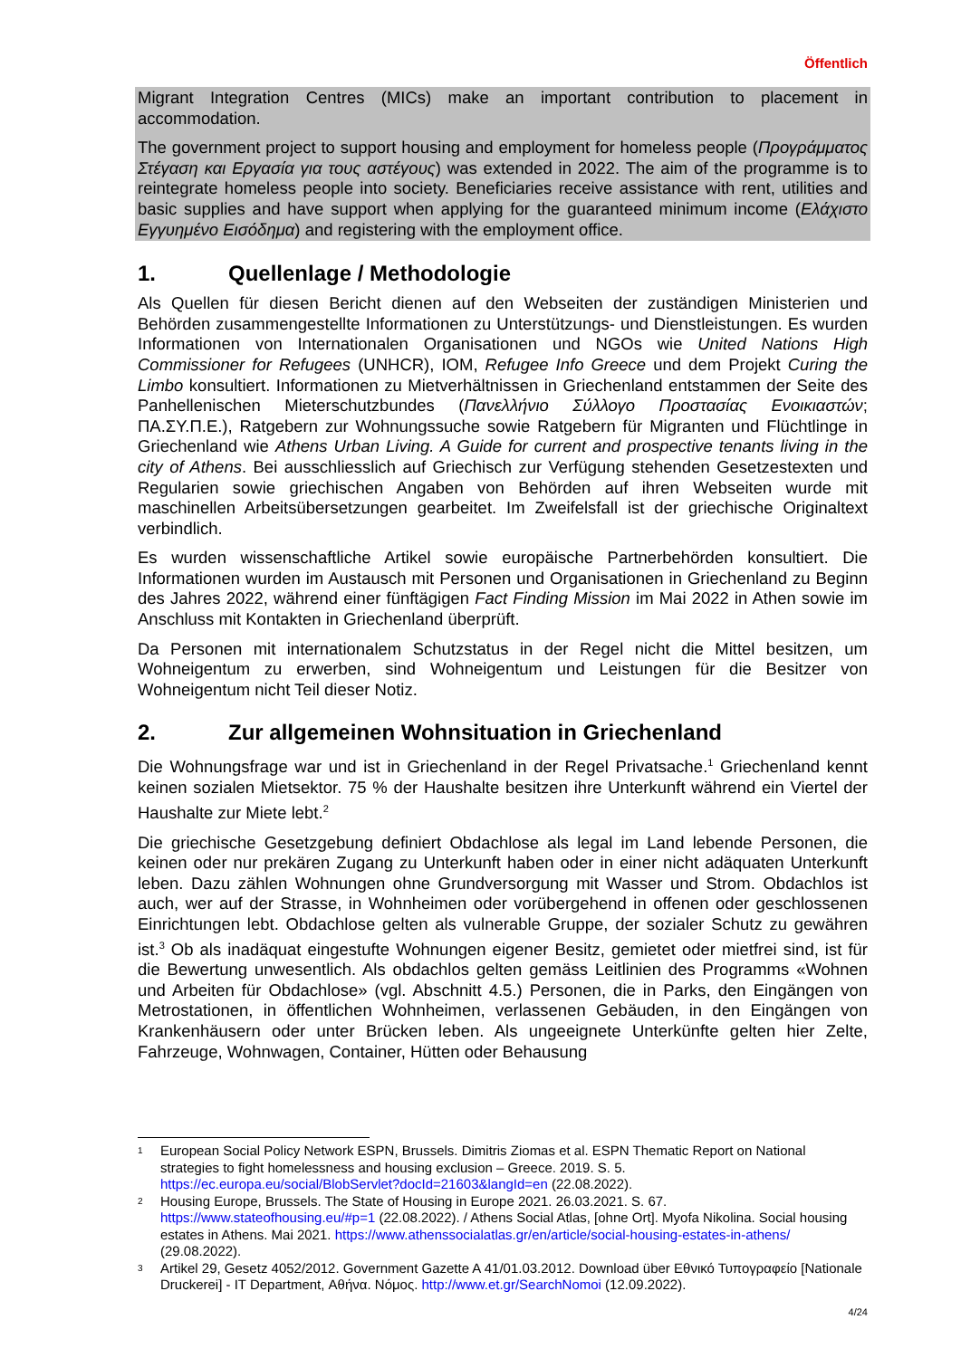Öffentlich
Migrant Integration Centres (MICs) make an important contribution to placement in accommodation.
The government project to support housing and employment for homeless people (Προγράμματος Στέγαση και Εργασία για τους αστέγους) was extended in 2022. The aim of the programme is to reintegrate homeless people into society. Beneficiaries receive assistance with rent, utilities and basic supplies and have support when applying for the guaranteed minimum income (Ελάχιστο Εγγυημένο Εισόδημα) and registering with the employment office.
1. Quellenlage / Methodologie
Als Quellen für diesen Bericht dienen auf den Webseiten der zuständigen Ministerien und Behörden zusammengestellte Informationen zu Unterstützungs- und Dienstleistungen. Es wurden Informationen von Internationalen Organisationen und NGOs wie United Nations High Commissioner for Refugees (UNHCR), IOM, Refugee Info Greece und dem Projekt Curing the Limbo konsultiert. Informationen zu Mietverhältnissen in Griechenland entstammen der Seite des Panhellenischen Mieterschutzbundes (Πανελλήνιο Σύλλογο Προστασίας Ενοικιαστών; ΠΑ.ΣΥ.Π.Ε.), Ratgebern zur Wohnungssuche sowie Ratgebern für Migranten und Flüchtlinge in Griechenland wie Athens Urban Living. A Guide for current and prospective tenants living in the city of Athens. Bei ausschliesslich auf Griechisch zur Verfügung stehenden Gesetzestexten und Regularien sowie griechischen Angaben von Behörden auf ihren Webseiten wurde mit maschinellen Arbeitsübersetzungen gearbeitet. Im Zweifelsfall ist der griechische Originaltext verbindlich.
Es wurden wissenschaftliche Artikel sowie europäische Partnerbehörden konsultiert. Die Informationen wurden im Austausch mit Personen und Organisationen in Griechenland zu Beginn des Jahres 2022, während einer fünftägigen Fact Finding Mission im Mai 2022 in Athen sowie im Anschluss mit Kontakten in Griechenland überprüft.
Da Personen mit internationalem Schutzstatus in der Regel nicht die Mittel besitzen, um Wohneigentum zu erwerben, sind Wohneigentum und Leistungen für die Besitzer von Wohneigentum nicht Teil dieser Notiz.
2. Zur allgemeinen Wohnsituation in Griechenland
Die Wohnungsfrage war und ist in Griechenland in der Regel Privatsache.<sup>1</sup> Griechenland kennt keinen sozialen Mietsektor. 75 % der Haushalte besitzen ihre Unterkunft während ein Viertel der Haushalte zur Miete lebt.<sup>2</sup>
Die griechische Gesetzgebung definiert Obdachlose als legal im Land lebende Personen, die keinen oder nur prekären Zugang zu Unterkunft haben oder in einer nicht adäquaten Unterkunft leben. Dazu zählen Wohnungen ohne Grundversorgung mit Wasser und Strom. Obdachlos ist auch, wer auf der Strasse, in Wohnheimen oder vorübergehend in offenen oder geschlossenen Einrichtungen lebt. Obdachlose gelten als vulnerable Gruppe, der sozialer Schutz zu gewähren ist.<sup>3</sup> Ob als inadäquat eingestufte Wohnungen eigener Besitz, gemietet oder mietfrei sind, ist für die Bewertung unwesentlich. Als obdachlos gelten gemäss Leitlinien des Programms «Wohnen und Arbeiten für Obdachlose» (vgl. Abschnitt 4.5.) Personen, die in Parks, den Eingängen von Metrostationen, in öffentlichen Wohnheimen, verlassenen Gebäuden, in den Eingängen von Krankenhäusern oder unter Brücken leben. Als ungeeignete Unterkünfte gelten hier Zelte, Fahrzeuge, Wohnwagen, Container, Hütten oder Behausung
1 European Social Policy Network ESPN, Brussels. Dimitris Ziomas et al. ESPN Thematic Report on National strategies to fight homelessness and housing exclusion – Greece. 2019. S. 5. https://ec.europa.eu/social/BlobServlet?docId=21603&langId=en (22.08.2022).
2 Housing Europe, Brussels. The State of Housing in Europe 2021. 26.03.2021. S. 67. https://www.stateofhousing.eu/#p=1 (22.08.2022). / Athens Social Atlas, [ohne Ort]. Myofa Nikolina. Social housing estates in Athens. Mai 2021. https://www.athenssocialatlas.gr/en/article/social-housing-estates-in-athens/ (29.08.2022).
3 Artikel 29, Gesetz 4052/2012. Government Gazette A 41/01.03.2012. Download über Εθνικό Τυπογραφείο [Nationale Druckerei] - IT Department, Αθήνα. Νόμος. http://www.et.gr/SearchNomoi (12.09.2022).
4/24